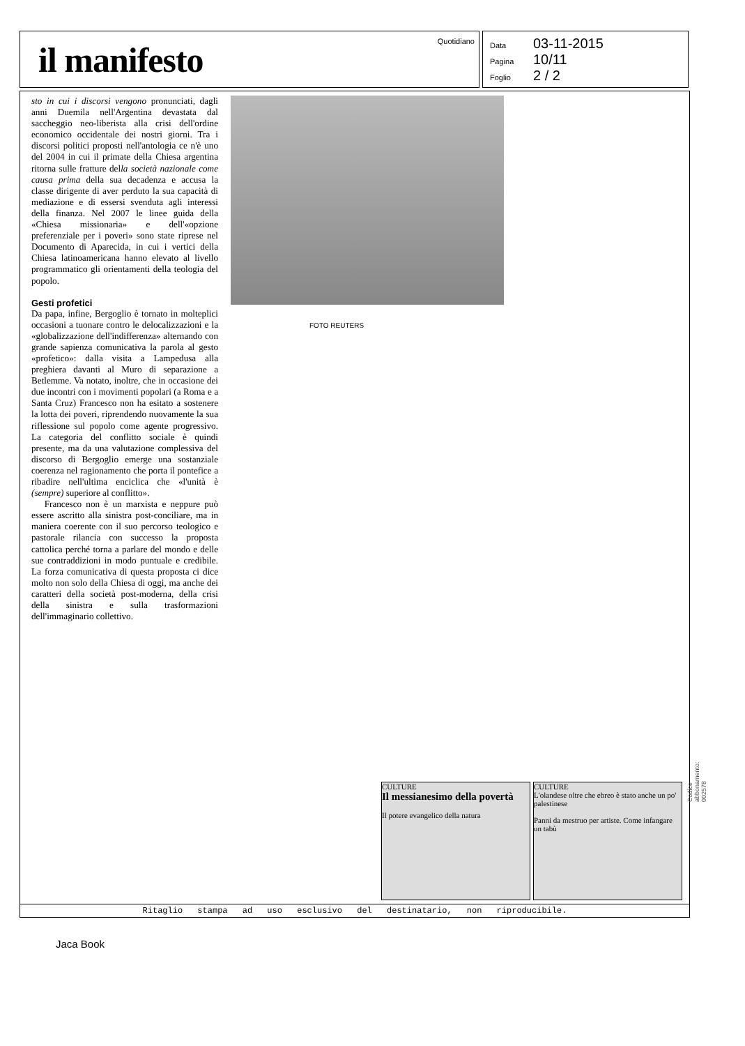il manifesto
Quotidiano
Data 03-11-2015
Pagina 10/11
Foglio 2 / 2
sto in cui i discorsi vengono pronunciati, dagli anni Duemila nell'Argentina devastata dal saccheggio neo-liberista alla crisi dell'ordine economico occidentale dei nostri giorni. Tra i discorsi politici proposti nell'antologia ce n'è uno del 2004 in cui il primate della Chiesa argentina ritorna sulle fratture della società nazionale come causa prima della sua decadenza e accusa la classe dirigente di aver perduto la sua capacità di mediazione e di essersi svenduta agli interessi della finanza. Nel 2007 le linee guida della «Chiesa missionaria» e dell'«opzione preferenziale per i poveri» sono state riprese nel Documento di Aparecida, in cui i vertici della Chiesa latinoamericana hanno elevato al livello programmatico gli orientamenti della teologia del popolo.
Gesti profetici
Da papa, infine, Bergoglio è tornato in molteplici occasioni a tuonare contro le delocalizzazioni e la «globalizzazione dell'indifferenza» alternando con grande sapienza comunicativa la parola al gesto «profetico»: dalla visita a Lampedusa alla preghiera davanti al Muro di separazione a Betlemme. Va notato, inoltre, che in occasione dei due incontri con i movimenti popolari (a Roma e a Santa Cruz) Francesco non ha esitato a sostenere la lotta dei poveri, riprendendo nuovamente la sua riflessione sul popolo come agente progressivo. La categoria del conflitto sociale è quindi presente, ma da una valutazione complessiva del discorso di Bergoglio emerge una sostanziale coerenza nel ragionamento che porta il pontefice a ribadire nell'ultima enciclica che «l'unità è (sempre) superiore al conflitto».
Francesco non è un marxista e neppure può essere ascritto alla sinistra post-conciliare, ma in maniera coerente con il suo percorso teologico e pastorale rilancia con successo la proposta cattolica perché torna a parlare del mondo e delle sue contraddizioni in modo puntuale e credibile. La forza comunicativa di questa proposta ci dice molto non solo della Chiesa di oggi, ma anche dei caratteri della società post-moderna, della crisi della sinistra e sulla trasformazioni dell'immaginario collettivo.
FOTO REUTERS
CULTURE
Il messianesimo della povertà
Il potere evangelico della natura
CULTURE
L'olandese oltre che ebreo è stato anche un po' palestinese
Panni da mestruo per artiste. Come infangare un tabù
Codice abbonamento: 002578
Ritaglio stampa ad uso esclusivo del destinatario, non riproducibile.
Jaca Book